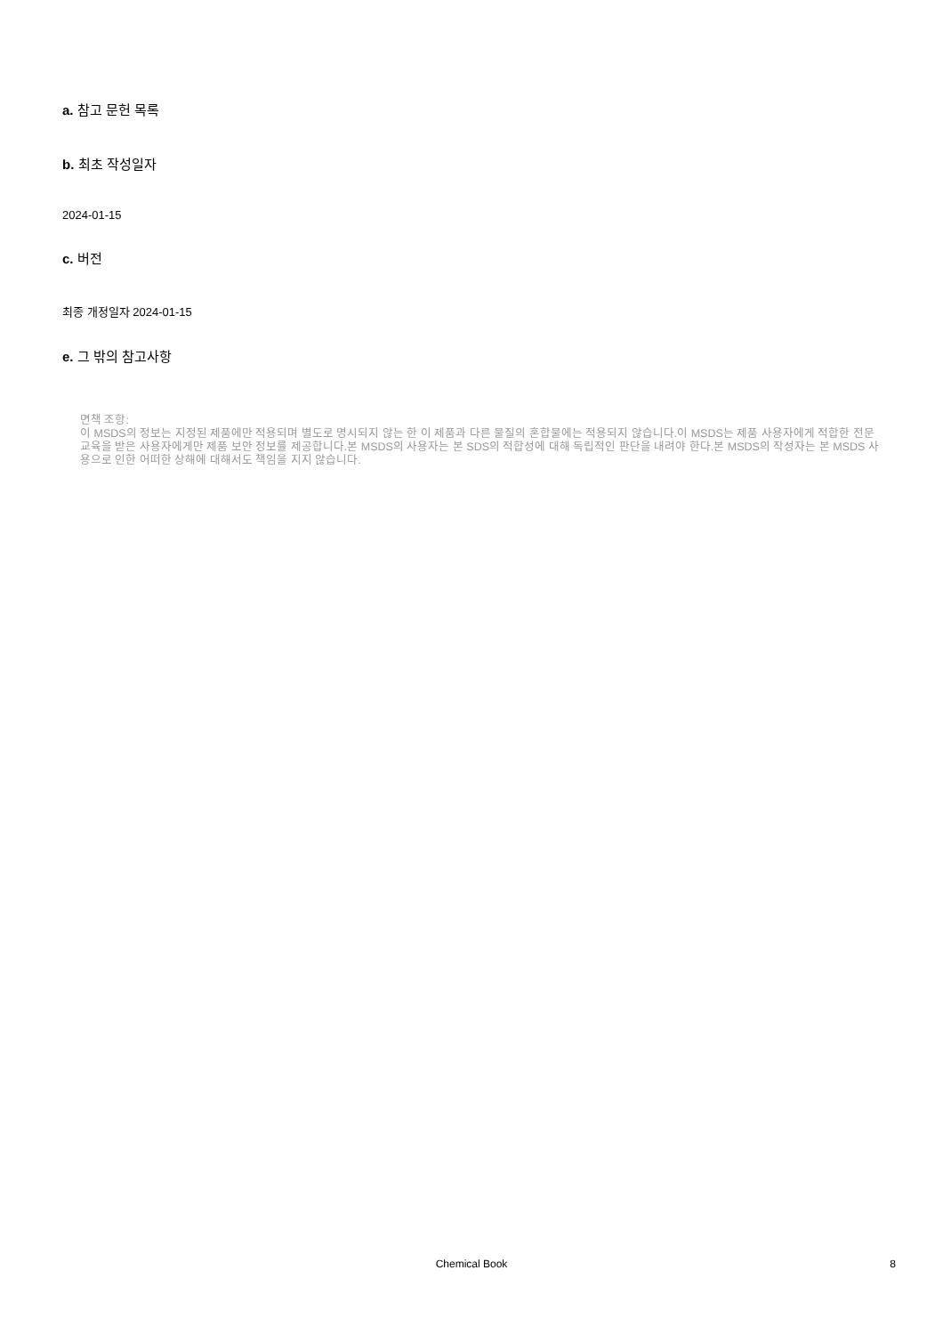a. 참고 문헌 목록
b. 최초 작성일자
2024-01-15
c. 버전
최종 개정일자 2024-01-15
e. 그 밖의 참고사항
면책 조항:
이 MSDS의 정보는 지정된 제품에만 적용되며 별도로 명시되지 않는 한 이 제품과 다른 물질의 혼합물에는 적용되지 않습니다.이 MSDS는 제품 사용자에게 적합한 전문 교육을 받은 사용자에게만 제품 보안 정보를 제공합니다.본 MSDS의 사용자는 본 SDS의 적합성에 대해 독립적인 판단을 내려야 한다.본 MSDS의 작성자는 본 MSDS 사용으로 인한 어떠한 상해에 대해서도 책임을 지지 않습니다.
Chemical Book
8